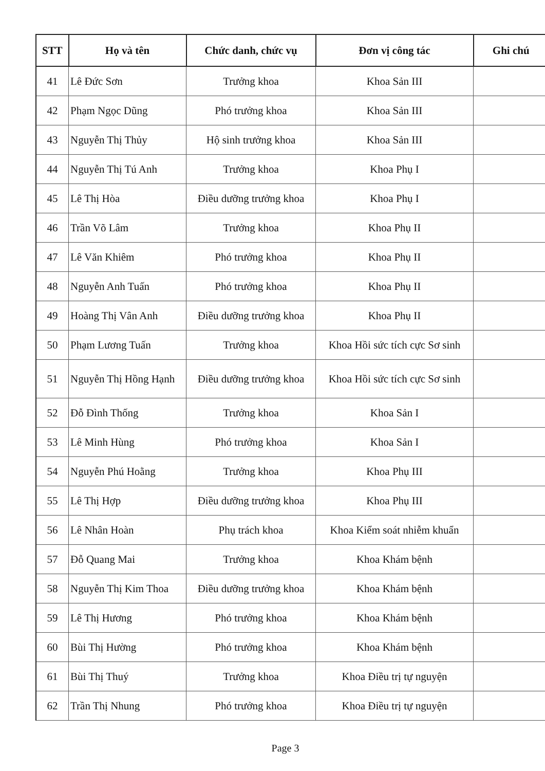| STT | Họ và tên | Chức danh, chức vụ | Đơn vị công tác | Ghi chú |
| --- | --- | --- | --- | --- |
| 41 | Lê Đức Sơn | Trưởng khoa | Khoa Sản III | |
| 42 | Phạm Ngọc Dũng | Phó trưởng khoa | Khoa Sản III | |
| 43 | Nguyễn Thị Thủy | Hộ sinh trưởng khoa | Khoa Sản III | |
| 44 | Nguyễn Thị Tú Anh | Trưởng khoa | Khoa Phụ I | |
| 45 | Lê Thị Hòa | Điều dưỡng trưởng khoa | Khoa Phụ I | |
| 46 | Trần Võ Lâm | Trưởng khoa | Khoa Phụ II | |
| 47 | Lê Văn Khiêm | Phó trưởng khoa | Khoa Phụ II | |
| 48 | Nguyễn Anh Tuấn | Phó trưởng khoa | Khoa Phụ II | |
| 49 | Hoàng Thị Vân Anh | Điều dưỡng trưởng khoa | Khoa Phụ II | |
| 50 | Phạm Lương Tuấn | Trưởng khoa | Khoa Hồi sức tích cực Sơ sinh | |
| 51 | Nguyễn Thị Hồng Hạnh | Điều dưỡng trưởng khoa | Khoa Hồi sức tích cực Sơ sinh | |
| 52 | Đỗ Đình Thống | Trưởng khoa | Khoa Sản I | |
| 53 | Lê Minh Hùng | Phó trưởng khoa | Khoa Sản I | |
| 54 | Nguyễn Phú Hoằng | Trưởng khoa | Khoa Phụ III | |
| 55 | Lê Thị Hợp | Điều dưỡng trưởng khoa | Khoa Phụ III | |
| 56 | Lê Nhân Hoàn | Phụ trách khoa | Khoa Kiểm soát nhiễm khuẩn | |
| 57 | Đỗ Quang Mai | Trưởng khoa | Khoa Khám bệnh | |
| 58 | Nguyễn Thị Kim Thoa | Điều dưỡng trưởng khoa | Khoa Khám bệnh | |
| 59 | Lê Thị Hương | Phó trưởng khoa | Khoa Khám bệnh | |
| 60 | Bùi Thị Hường | Phó trưởng khoa | Khoa Khám bệnh | |
| 61 | Bùi Thị Thuý | Trưởng khoa | Khoa Điều trị tự nguyện | |
| 62 | Trần Thị Nhung | Phó trưởng khoa | Khoa Điều trị tự nguyện | |
Page 3